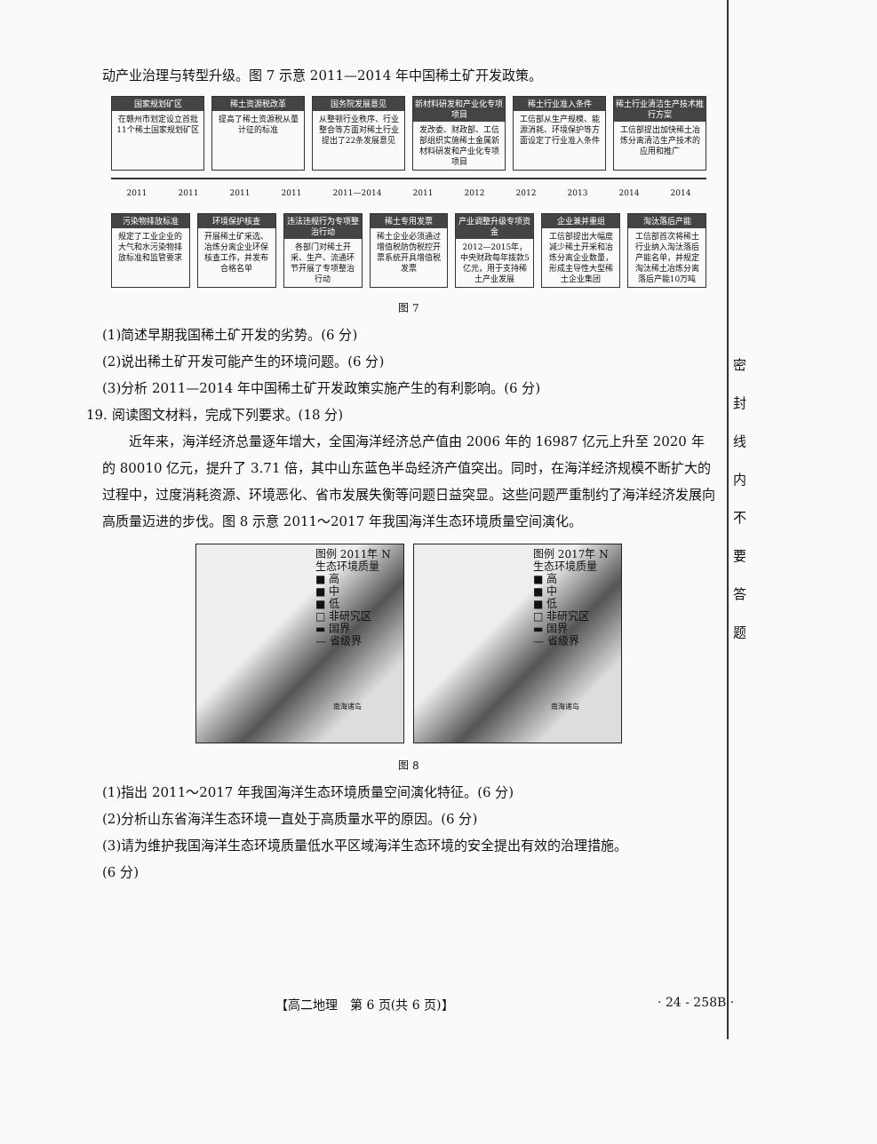动产业治理与转型升级。图 7 示意 2011—2014 年中国稀土矿开发政策。
国家规划矿区
在赣州市划定设立首批11个稀土国家规划矿区
稀土资源税改革
提高了稀土资源税从量计征的标准
国务院发展意见
从整顿行业秩序、行业整合等方面对稀土行业提出了22条发展意见
新材料研发和产业化专项项目
发改委、财政部、工信部组织实施稀土金属新材料研发和产业化专项项目
稀土行业准入条件
工信部从生产规模、能源消耗、环境保护等方面设定了行业准入条件
稀土行业清洁生产技术推行方案
工信部提出加快稀土冶炼分离清洁生产技术的应用和推广
2011 2011 2011 2011 2011—2014 2011 2012 2012 2013 2014 2014
污染物排放标准
规定了工业企业的大气和水污染物排放标准和监管要求
环境保护核查
开展稀土矿采选、冶炼分离企业环保核查工作，并发布合格名单
违法违规行为专项整治行动
各部门对稀土开采、生产、流通环节开展了专项整治行动
稀土专用发票
稀土企业必须通过增值税防伪税控开票系统开具增值税发票
产业调整升级专项资金
2012—2015年，中央财政每年拨款5亿元，用于支持稀土产业发展
企业兼并重组
工信部提出大幅度减少稀土开采和冶炼分离企业数量，形成主导性大型稀土企业集团
淘汰落后产能
工信部首次将稀土行业纳入淘汰落后产能名单，并规定淘汰稀土冶炼分离落后产能10万吨
图 7
(1)简述早期我国稀土矿开发的劣势。(6 分)
(2)说出稀土矿开发可能产生的环境问题。(6 分)
(3)分析 2011—2014 年中国稀土矿开发政策实施产生的有利影响。(6 分)
19. 阅读图文材料，完成下列要求。(18 分)
近年来，海洋经济总量逐年增大，全国海洋经济总产值由 2006 年的 16987 亿元上升至 2020 年的 80010 亿元，提升了 3.71 倍，其中山东蓝色半岛经济产值突出。同时，在海洋经济规模不断扩大的过程中，过度消耗资源、环境恶化、省市发展失衡等问题日益突显。这些问题严重制约了海洋经济发展向高质量迈进的步伐。图 8 示意 2011～2017 年我国海洋生态环境质量空间演化。
图例 2011年 N
生态环境质量
■ 高
■ 中
■ 低
□ 非研究区
▬ 国界
— 省级界
南海诸岛
图例 2017年 N
生态环境质量
■ 高
■ 中
■ 低
□ 非研究区
▬ 国界
— 省级界
南海诸岛
图 8
(1)指出 2011～2017 年我国海洋生态环境质量空间演化特征。(6 分)
(2)分析山东省海洋生态环境一直处于高质量水平的原因。(6 分)
(3)请为维护我国海洋生态环境质量低水平区域海洋生态环境的安全提出有效的治理措施。
(6 分)
密 封 线 内 不 要 答 题
【高二地理　第 6 页(共 6 页)】 · 24 - 258B ·